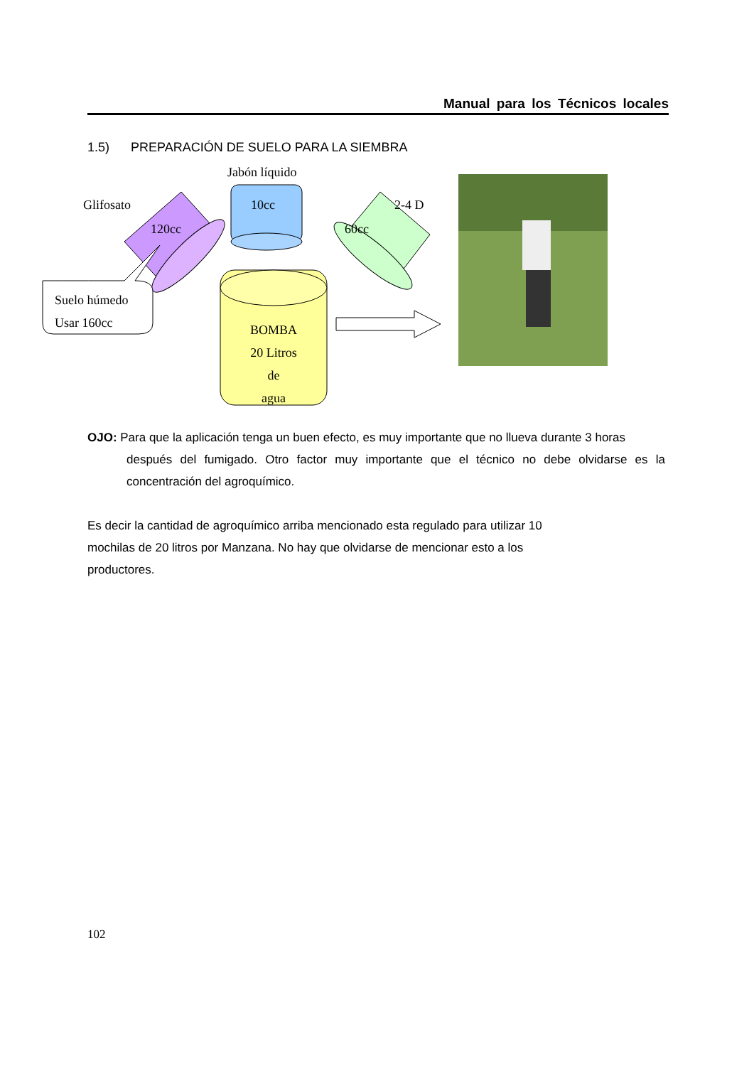Manual para los Técnicos locales
1.5) PREPARACIÓN DE SUELO PARA LA SIEMBRA
Jabón líquido
Glifosato 10cc 2-4 D
120cc 60cc
Suelo húmedo
Usar 160cc
BOMBA
20 Litros
de
agua
OJO: Para que la aplicación tenga un buen efecto, es muy importante que no llueva durante 3 horas
después del fumigado. Otro factor muy importante que el técnico no debe olvidarse es la concentración del agroquímico.
Es decir la cantidad de agroquímico arriba mencionado esta regulado para utilizar 10 mochilas de 20 litros por Manzana. No hay que olvidarse de mencionar esto a los productores.
102